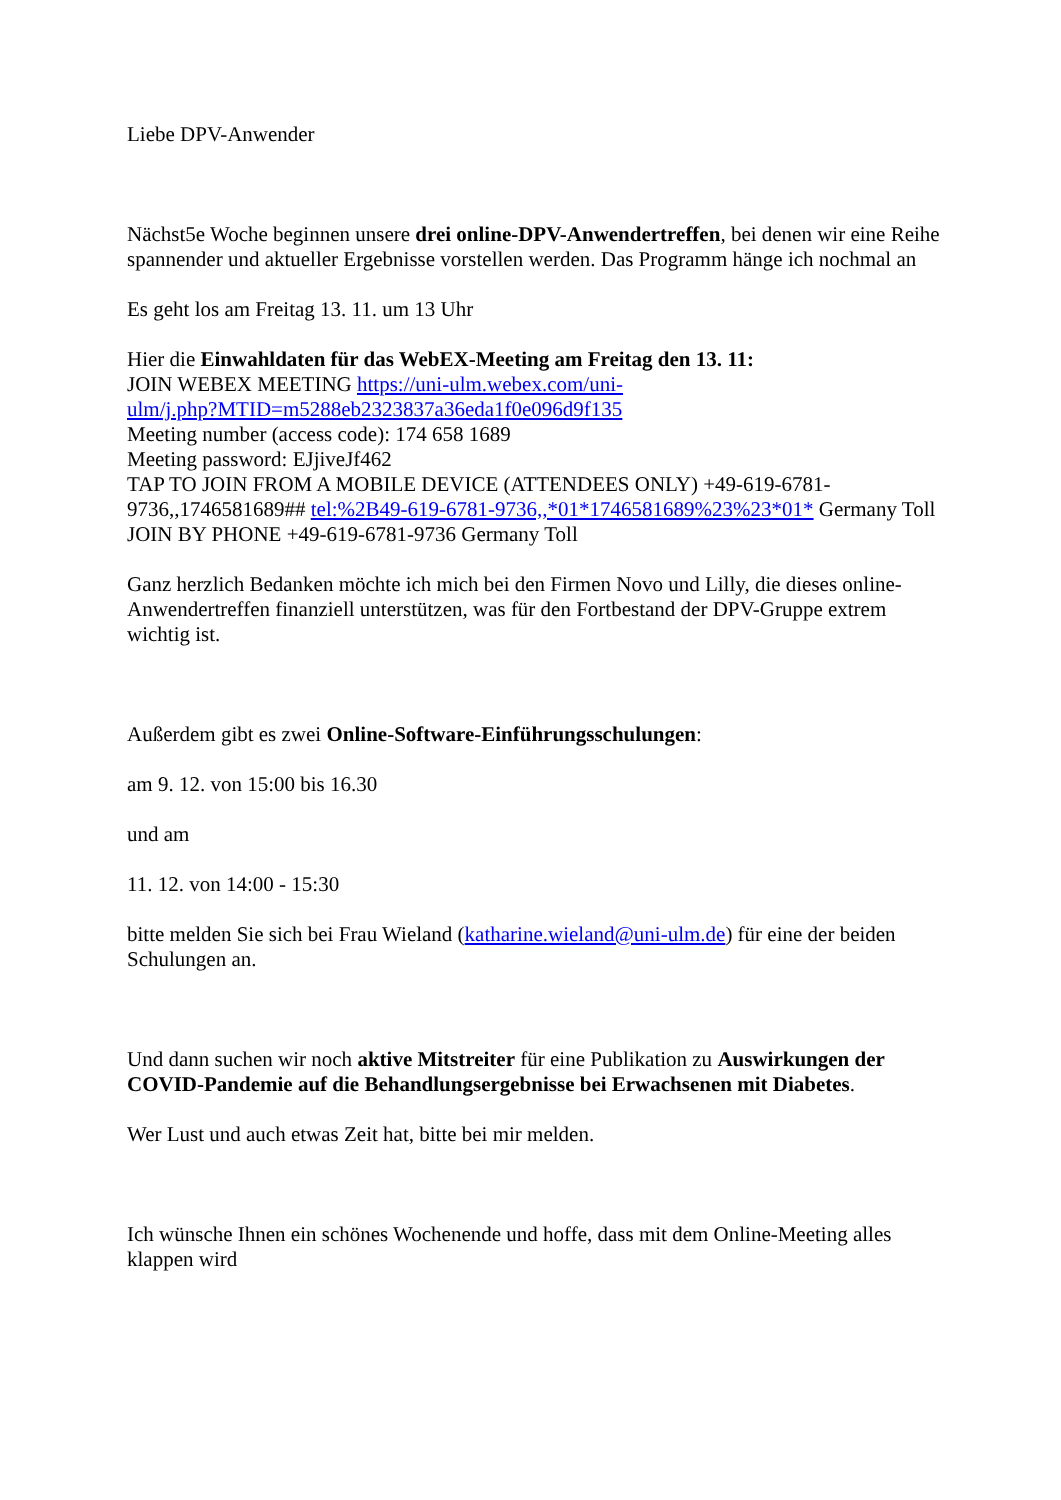Liebe DPV-Anwender
Nächst5e Woche beginnen unsere drei online-DPV-Anwendertreffen, bei denen wir eine Reihe spannender und aktueller Ergebnisse vorstellen werden. Das Programm hänge ich nochmal an
Es geht los am Freitag 13. 11. um 13 Uhr
Hier die Einwahldaten für das WebEX-Meeting am Freitag den 13. 11:
JOIN WEBEX MEETING https://uni-ulm.webex.com/uni-
ulm/j.php?MTID=m5288eb2323837a36eda1f0e096d9f135
Meeting number (access code): 174 658 1689
Meeting password: EJjiveJf462
TAP TO JOIN FROM A MOBILE DEVICE (ATTENDEES ONLY) +49-619-6781-9736,,1746581689## tel:%2B49-619-6781-9736,,*01*1746581689%23%23*01* Germany Toll
JOIN BY PHONE +49-619-6781-9736 Germany Toll
Ganz herzlich Bedanken möchte ich mich bei den Firmen Novo und Lilly, die dieses online-Anwendertreffen finanziell unterstützen, was für den Fortbestand der DPV-Gruppe extrem wichtig ist.
Außerdem gibt es zwei Online-Software-Einführungsschulungen:
am 9. 12. von 15:00 bis 16.30
und am
11. 12. von 14:00 - 15:30
bitte melden Sie sich bei Frau Wieland (katharine.wieland@uni-ulm.de) für eine der beiden Schulungen an.
Und dann suchen wir noch aktive Mitstreiter für eine Publikation zu Auswirkungen der COVID-Pandemie auf die Behandlungsergebnisse bei Erwachsenen mit Diabetes.
Wer Lust und auch etwas Zeit hat, bitte bei mir melden.
Ich wünsche Ihnen ein schönes Wochenende und hoffe, dass mit dem Online-Meeting alles klappen wird